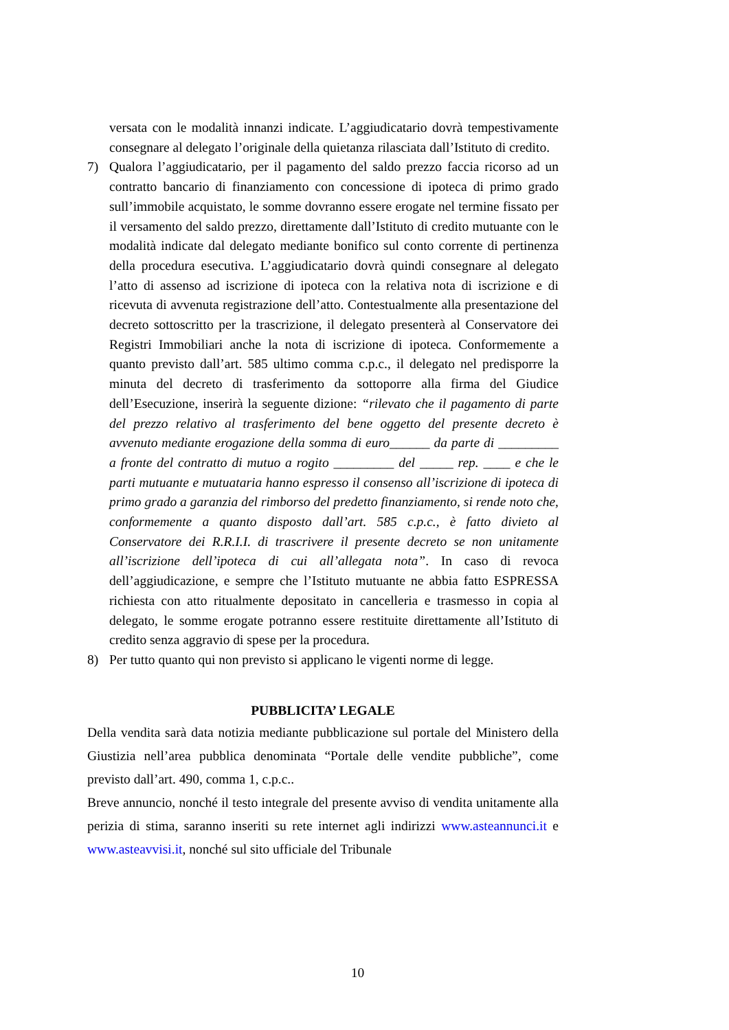versata con le modalità innanzi indicate. L’aggiudicatario dovrà tempestivamente consegnare al delegato l’originale della quietanza rilasciata dall’Istituto di credito.
7) Qualora l’aggiudicatario, per il pagamento del saldo prezzo faccia ricorso ad un contratto bancario di finanziamento con concessione di ipoteca di primo grado sull’immobile acquistato, le somme dovranno essere erogate nel termine fissato per il versamento del saldo prezzo, direttamente dall’Istituto di credito mutuante con le modalità indicate dal delegato mediante bonifico sul conto corrente di pertinenza della procedura esecutiva. L’aggiudicatario dovrà quindi consegnare al delegato l’atto di assenso ad iscrizione di ipoteca con la relativa nota di iscrizione e di ricevuta di avvenuta registrazione dell’atto. Contestualmente alla presentazione del decreto sottoscritto per la trascrizione, il delegato presenterà al Conservatore dei Registri Immobiliari anche la nota di iscrizione di ipoteca. Conformemente a quanto previsto dall’art. 585 ultimo comma c.p.c., il delegato nel predisporre la minuta del decreto di trasferimento da sottoporre alla firma del Giudice dell’Esecuzione, inserirà la seguente dizione: “rilevato che il pagamento di parte del prezzo relativo al trasferimento del bene oggetto del presente decreto è avvenuto mediante erogazione della somma di euro______ da parte di _________ a fronte del contratto di mutuo a rogito _________ del _____ rep. ____ e che le parti mutuante e mutuataria hanno espresso il consenso all’iscrizione di ipoteca di primo grado a garanzia del rimborso del predetto finanziamento, si rende noto che, conformemente a quanto disposto dall’art. 585 c.p.c., è fatto divieto al Conservatore dei R.R.I.I. di trascrivere il presente decreto se non unitamente all’iscrizione dell’ipoteca di cui all’allegata nota”. In caso di revoca dell’aggiudicazione, e sempre che l’Istituto mutuante ne abbia fatto ESPRESSA richiesta con atto ritualmente depositato in cancelleria e trasmesso in copia al delegato, le somme erogate potranno essere restituite direttamente all’Istituto di credito senza aggravio di spese per la procedura.
8) Per tutto quanto qui non previsto si applicano le vigenti norme di legge.
PUBBLICITA’ LEGALE
Della vendita sarà data notizia mediante pubblicazione sul portale del Ministero della Giustizia nell’area pubblica denominata “Portale delle vendite pubbliche”, come previsto dall’art. 490, comma 1, c.p.c..
Breve annuncio, nonché il testo integrale del presente avviso di vendita unitamente alla perizia di stima, saranno inseriti su rete internet agli indirizzi www.asteannunci.it e www.asteavvisi.it, nonché sul sito ufficiale del Tribunale
10